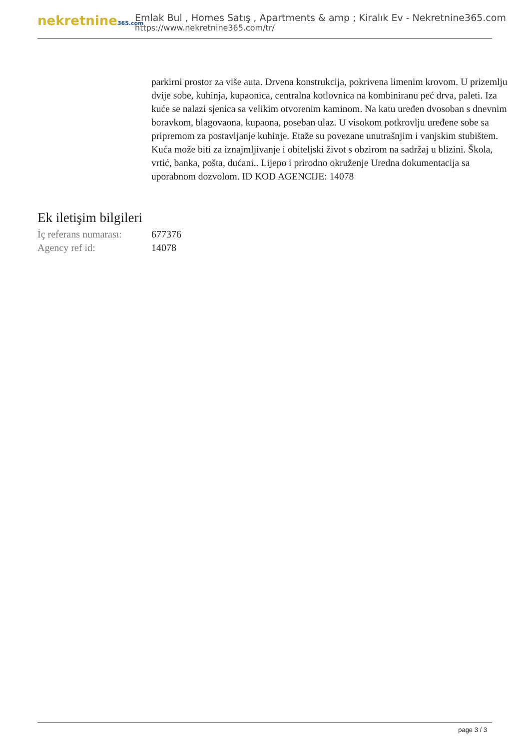nekretnine365.com
Emlak Bul , Homes Satış , Apartments & amp ; Kiralık Ev - Nekretnine365.com
https://www.nekretnine365.com/tr/
parkirni prostor za više auta. Drvena konstrukcija, pokrivena limenim krovom. U prizemlju dvije sobe, kuhinja, kupaonica, centralna kotlovnica na kombiniranu peć drva, paleti. Iza kuće se nalazi sjenica sa velikim otvorenim kaminom. Na katu uređen dvosoban s dnevnim boravkom, blagovaona, kupaona, poseban ulaz. U visokom potkrovlju uređene sobe sa pripremom za postavljanje kuhinje. Etaže su povezane unutrašnjim i vanjskim stubištem. Kuća može biti za iznajmljivanje i obiteljski život s obzirom na sadržaj u blizini. Škola, vrtić, banka, pošta, dućani.. Lijepo i prirodno okruženje Uredna dokumentacija sa uporabnom dozvolom. ID KOD AGENCIJE: 14078
Ek iletişim bilgileri
İç referans numarası: 677376
Agency ref id: 14078
page 3 / 3